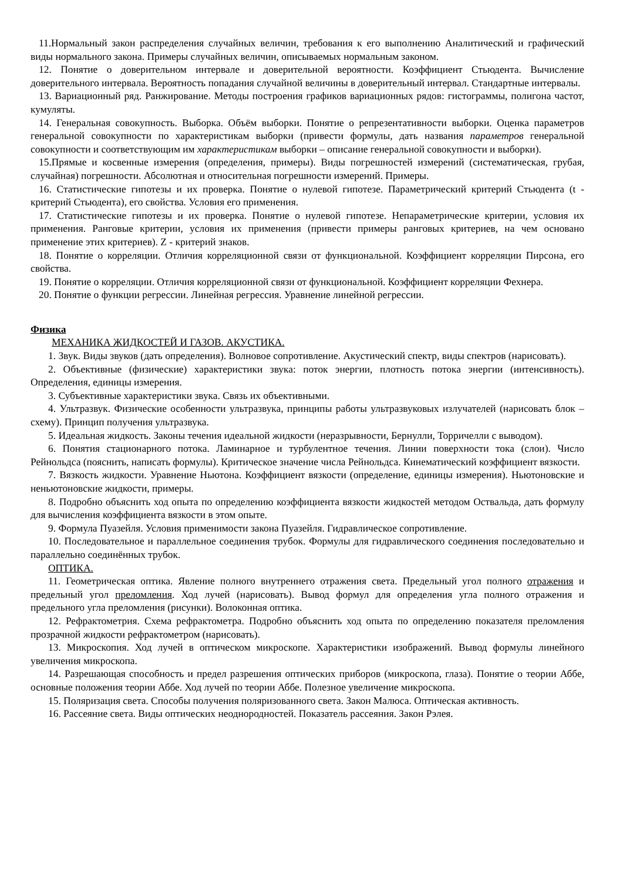11.Нормальный закон распределения случайных величин, требования к его выполнению Аналитический и графический виды нормального закона. Примеры случайных величин, описываемых нормальным законом.
12. Понятие о доверительном интервале и доверительной вероятности. Коэффициент Стьюдента. Вычисление доверительного интервала. Вероятность попадания случайной величины в доверительный интервал. Стандартные интервалы.
13. Вариационный ряд. Ранжирование. Методы построения графиков вариационных рядов: гистограммы, полигона частот, кумуляты.
14. Генеральная совокупность. Выборка. Объём выборки. Понятие о репрезентативности выборки. Оценка параметров генеральной совокупности по характеристикам выборки (привести формулы, дать названия параметров генеральной совокупности и соответствующим им характеристикам выборки – описание генеральной совокупности и выборки).
15.Прямые и косвенные измерения (определения, примеры). Виды погрешностей измерений (систематическая, грубая, случайная) погрешности. Абсолютная и относительная погрешности измерений. Примеры.
16. Статистические гипотезы и их проверка. Понятие о нулевой гипотезе. Параметрический критерий Стьюдента (t - критерий Стьюдента), его свойства. Условия его применения.
17. Статистические гипотезы и их проверка. Понятие о нулевой гипотезе. Непараметрические критерии, условия их применения. Ранговые критерии, условия их применения (привести примеры ранговых критериев, на чем основано применение этих критериев). Z - критерий знаков.
18. Понятие о корреляции. Отличия корреляционной связи от функциональной. Коэффициент корреляции Пирсона, его свойства.
19. Понятие о корреляции. Отличия корреляционной связи от функциональной. Коэффициент корреляции Фехнера.
20. Понятие о функции регрессии. Линейная регрессия. Уравнение линейной регрессии.
Физика
МЕХАНИКА ЖИДКОСТЕЙ И ГАЗОВ. АКУСТИКА.
1. Звук. Виды звуков (дать определения). Волновое сопротивление. Акустический спектр, виды спектров (нарисовать).
2. Объективные (физические) характеристики звука: поток энергии, плотность потока энергии (интенсивность). Определения, единицы измерения.
3. Субъективные характеристики звука. Связь их объективными.
4. Ультразвук. Физические особенности ультразвука, принципы работы ультразвуковых излучателей (нарисовать блок – схему). Принцип получения ультразвука.
5. Идеальная жидкость. Законы течения идеальной жидкости (неразрывности, Бернулли, Торричелли с выводом).
6. Понятия стационарного потока. Ламинарное и турбулентное течения. Линии поверхности тока (слои). Число Рейнольдса (пояснить, написать формулы). Критическое значение числа Рейнольдса. Кинематический коэффициент вязкости.
7. Вязкость жидкости. Уравнение Ньютона. Коэффициент вязкости (определение, единицы измерения). Ньютоновские и неньютоновские жидкости, примеры.
8. Подробно объяснить ход опыта по определению коэффициента вязкости жидкостей методом Оствальда, дать формулу для вычисления коэффициента вязкости в этом опыте.
9. Формула Пуазейля. Условия применимости закона Пуазейля. Гидравлическое сопротивление.
10. Последовательное и параллельное соединения трубок. Формулы для гидравлического соединения последовательно и параллельно соединённых трубок.
ОПТИКА.
11. Геометрическая оптика. Явление полного внутреннего отражения света. Предельный угол полного отражения и предельный угол преломления. Ход лучей (нарисовать). Вывод формул для определения угла полного отражения и предельного угла преломления (рисунки). Волоконная оптика.
12. Рефрактометрия. Схема рефрактометра. Подробно объяснить ход опыта по определению показателя преломления прозрачной жидкости рефрактометром (нарисовать).
13. Микроскопия. Ход лучей в оптическом микроскопе. Характеристики изображений. Вывод формулы линейного увеличения микроскопа.
14. Разрешающая способность и предел разрешения оптических приборов (микроскопа, глаза). Понятие о теории Аббе, основные положения теории Аббе. Ход лучей по теории Аббе. Полезное увеличение микроскопа.
15. Поляризация света. Способы получения поляризованного света. Закон Малюса. Оптическая активность.
16. Рассеяние света. Виды оптических неоднородностей. Показатель рассеяния. Закон Рэлея.